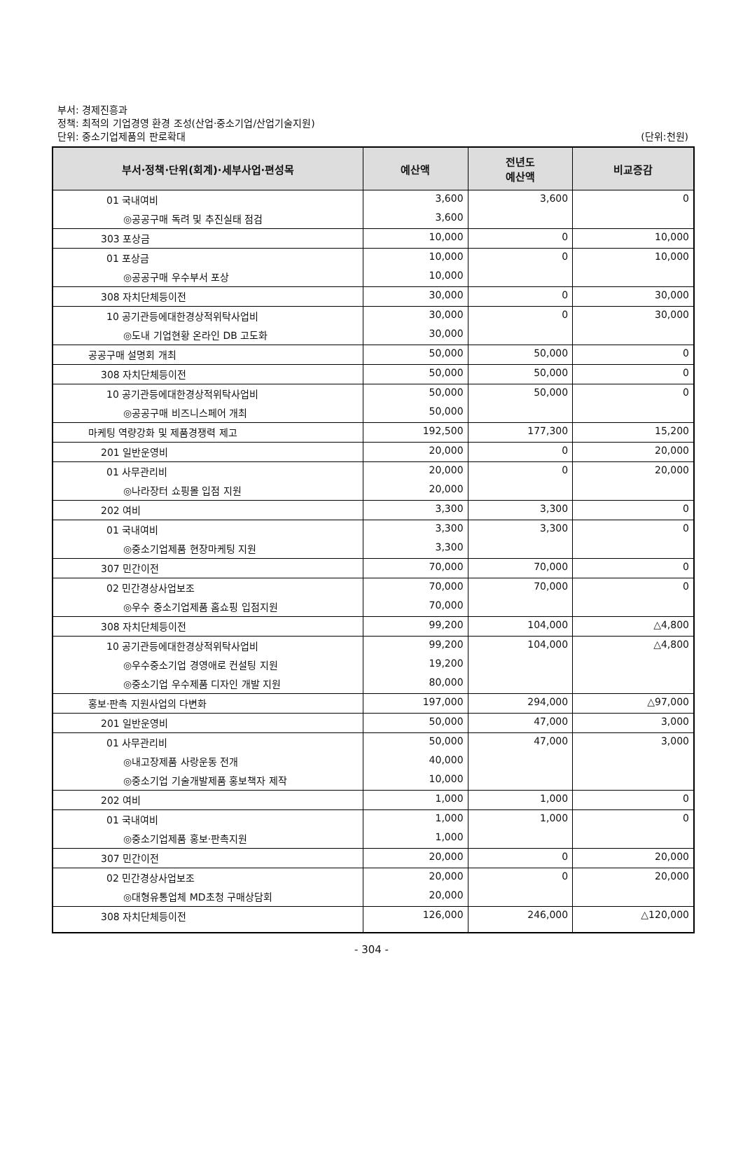부서: 경제진흥과
정책: 최적의 기업경영 환경 조성(산업·중소기업/산업기술지원)
단위: 중소기업제품의 판로확대
(단위:천원)
| 부서·정책·단위(회계)·세부사업·편성목 | 예산액 | 전년도 예산액 | 비교증감 |
| --- | --- | --- | --- |
| 01 국내여비 | 3,600 | 3,600 | 0 |
| ◎공공구매 독려 및 추진실태 점검 | 3,600 | | |
| 303 포상금 | 10,000 | 0 | 10,000 |
| 01 포상금 | 10,000 | 0 | 10,000 |
| ◎공공구매 우수부서 포상 | 10,000 | | |
| 308 자치단체등이전 | 30,000 | 0 | 30,000 |
| 10 공기관등에대한경상적위탁사업비 | 30,000 | 0 | 30,000 |
| ◎도내 기업현황 온라인 DB 고도화 | 30,000 | | |
| 공공구매 설명회 개최 | 50,000 | 50,000 | 0 |
| 308 자치단체등이전 | 50,000 | 50,000 | 0 |
| 10 공기관등에대한경상적위탁사업비 | 50,000 | 50,000 | 0 |
| ◎공공구매 비즈니스페어 개최 | 50,000 | | |
| 마케팅 역량강화 및 제품경쟁력 제고 | 192,500 | 177,300 | 15,200 |
| 201 일반운영비 | 20,000 | 0 | 20,000 |
| 01 사무관리비 | 20,000 | 0 | 20,000 |
| ◎나라장터 쇼핑몰 입점 지원 | 20,000 | | |
| 202 여비 | 3,300 | 3,300 | 0 |
| 01 국내여비 | 3,300 | 3,300 | 0 |
| ◎중소기업제품 현장마케팅 지원 | 3,300 | | |
| 307 민간이전 | 70,000 | 70,000 | 0 |
| 02 민간경상사업보조 | 70,000 | 70,000 | 0 |
| ◎우수 중소기업제품 홈쇼핑 입점지원 | 70,000 | | |
| 308 자치단체등이전 | 99,200 | 104,000 | △4,800 |
| 10 공기관등에대한경상적위탁사업비 | 99,200 | 104,000 | △4,800 |
| ◎우수중소기업 경영애로 컨설팅 지원 | 19,200 | | |
| ◎중소기업 우수제품 디자인 개발 지원 | 80,000 | | |
| 홍보·판촉 지원사업의 다변화 | 197,000 | 294,000 | △97,000 |
| 201 일반운영비 | 50,000 | 47,000 | 3,000 |
| 01 사무관리비 | 50,000 | 47,000 | 3,000 |
| ◎내고장제품 사랑운동 전개 | 40,000 | | |
| ◎중소기업 기술개발제품 홍보책자 제작 | 10,000 | | |
| 202 여비 | 1,000 | 1,000 | 0 |
| 01 국내여비 | 1,000 | 1,000 | 0 |
| ◎중소기업제품 홍보·판촉지원 | 1,000 | | |
| 307 민간이전 | 20,000 | 0 | 20,000 |
| 02 민간경상사업보조 | 20,000 | 0 | 20,000 |
| ◎대형유통업체 MD초청 구매상담회 | 20,000 | | |
| 308 자치단체등이전 | 126,000 | 246,000 | △120,000 |
- 304 -